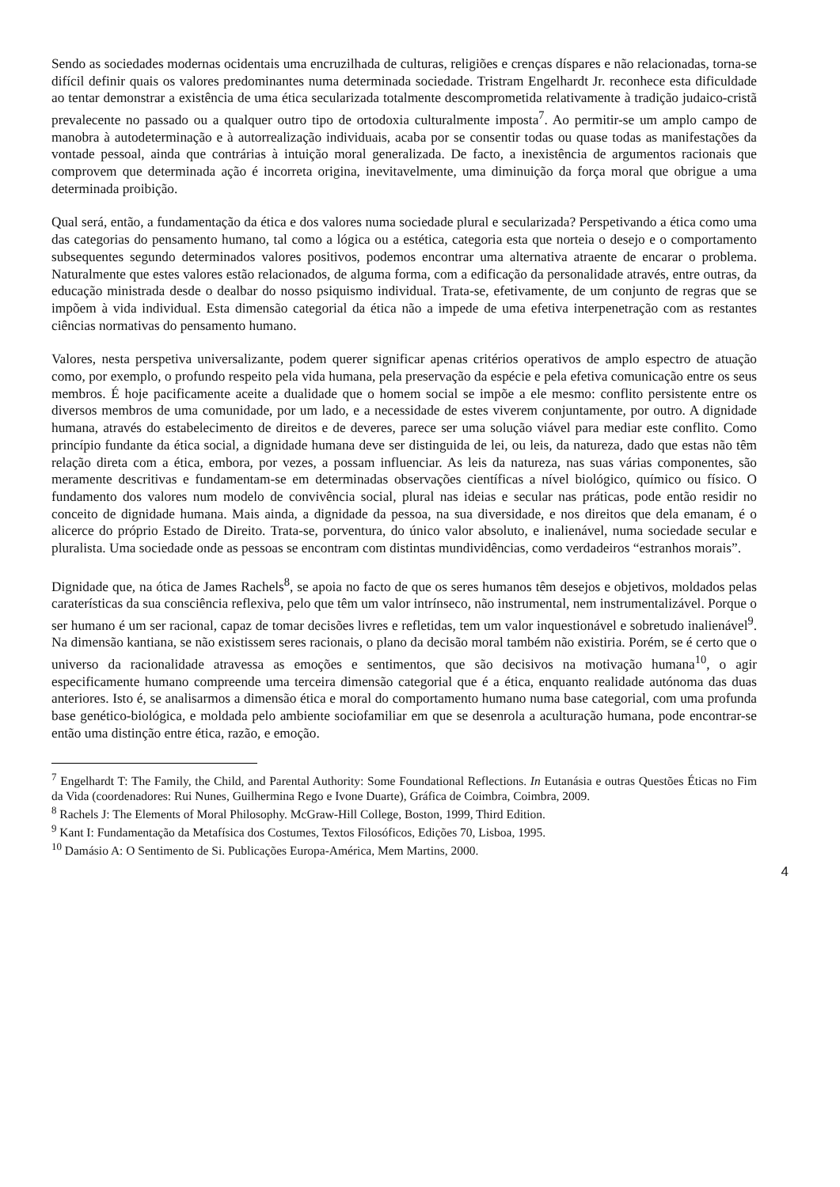Sendo as sociedades modernas ocidentais uma encruzilhada de culturas, religiões e crenças díspares e não relacionadas, torna-se difícil definir quais os valores predominantes numa determinada sociedade. Tristram Engelhardt Jr. reconhece esta dificuldade ao tentar demonstrar a existência de uma ética secularizada totalmente descomprometida relativamente à tradição judaico-cristã prevalecente no passado ou a qualquer outro tipo de ortodoxia culturalmente imposta<sup>7</sup>. Ao permitir-se um amplo campo de manobra à autodeterminação e à autorrealização individuais, acaba por se consentir todas ou quase todas as manifestações da vontade pessoal, ainda que contrárias à intuição moral generalizada. De facto, a inexistência de argumentos racionais que comprovem que determinada ação é incorreta origina, inevitavelmente, uma diminuição da força moral que obrigue a uma determinada proibição.
Qual será, então, a fundamentação da ética e dos valores numa sociedade plural e secularizada? Perspetivando a ética como uma das categorias do pensamento humano, tal como a lógica ou a estética, categoria esta que norteia o desejo e o comportamento subsequentes segundo determinados valores positivos, podemos encontrar uma alternativa atraente de encarar o problema. Naturalmente que estes valores estão relacionados, de alguma forma, com a edificação da personalidade através, entre outras, da educação ministrada desde o dealbar do nosso psiquismo individual. Trata-se, efetivamente, de um conjunto de regras que se impõem à vida individual. Esta dimensão categorial da ética não a impede de uma efetiva interpenetração com as restantes ciências normativas do pensamento humano.
Valores, nesta perspetiva universalizante, podem querer significar apenas critérios operativos de amplo espectro de atuação como, por exemplo, o profundo respeito pela vida humana, pela preservação da espécie e pela efetiva comunicação entre os seus membros. É hoje pacificamente aceite a dualidade que o homem social se impõe a ele mesmo: conflito persistente entre os diversos membros de uma comunidade, por um lado, e a necessidade de estes viverem conjuntamente, por outro. A dignidade humana, através do estabelecimento de direitos e de deveres, parece ser uma solução viável para mediar este conflito. Como princípio fundante da ética social, a dignidade humana deve ser distinguida de lei, ou leis, da natureza, dado que estas não têm relação direta com a ética, embora, por vezes, a possam influenciar. As leis da natureza, nas suas várias componentes, são meramente descritivas e fundamentam-se em determinadas observações científicas a nível biológico, químico ou físico. O fundamento dos valores num modelo de convivência social, plural nas ideias e secular nas práticas, pode então residir no conceito de dignidade humana. Mais ainda, a dignidade da pessoa, na sua diversidade, e nos direitos que dela emanam, é o alicerce do próprio Estado de Direito. Trata-se, porventura, do único valor absoluto, e inalienável, numa sociedade secular e pluralista. Uma sociedade onde as pessoas se encontram com distintas mundividências, como verdadeiros “estranhos morais”.
Dignidade que, na ótica de James Rachels<sup>8</sup>, se apoia no facto de que os seres humanos têm desejos e objetivos, moldados pelas caraterísticas da sua consciência reflexiva, pelo que têm um valor intrínseco, não instrumental, nem instrumentalizável. Porque o ser humano é um ser racional, capaz de tomar decisões livres e refletidas, tem um valor inquestionável e sobretudo inalienável<sup>9</sup>. Na dimensão kantiana, se não existissem seres racionais, o plano da decisão moral também não existiria. Porém, se é certo que o universo da racionalidade atravessa as emoções e sentimentos, que são decisivos na motivação humana<sup>10</sup>, o agir especificamente humano compreende uma terceira dimensão categorial que é a ética, enquanto realidade autónoma das duas anteriores. Isto é, se analisarmos a dimensão ética e moral do comportamento humano numa base categorial, com uma profunda base genético-biológica, e moldada pelo ambiente sociofamiliar em que se desenrola a aculturação humana, pode encontrar-se então uma distinção entre ética, razão, e emoção.
<sup>7</sup> Engelhardt T: The Family, the Child, and Parental Authority: Some Foundational Reflections. In Eutanásia e outras Questões Éticas no Fim da Vida (coordenadores: Rui Nunes, Guilhermina Rego e Ivone Duarte), Gráfica de Coimbra, Coimbra, 2009.
<sup>8</sup> Rachels J: The Elements of Moral Philosophy. McGraw-Hill College, Boston, 1999, Third Edition.
<sup>9</sup> Kant I: Fundamentação da Metafísica dos Costumes, Textos Filosóficos, Edições 70, Lisboa, 1995.
<sup>10</sup> Damásio A: O Sentimento de Si. Publicações Europa-América, Mem Martins, 2000.
4